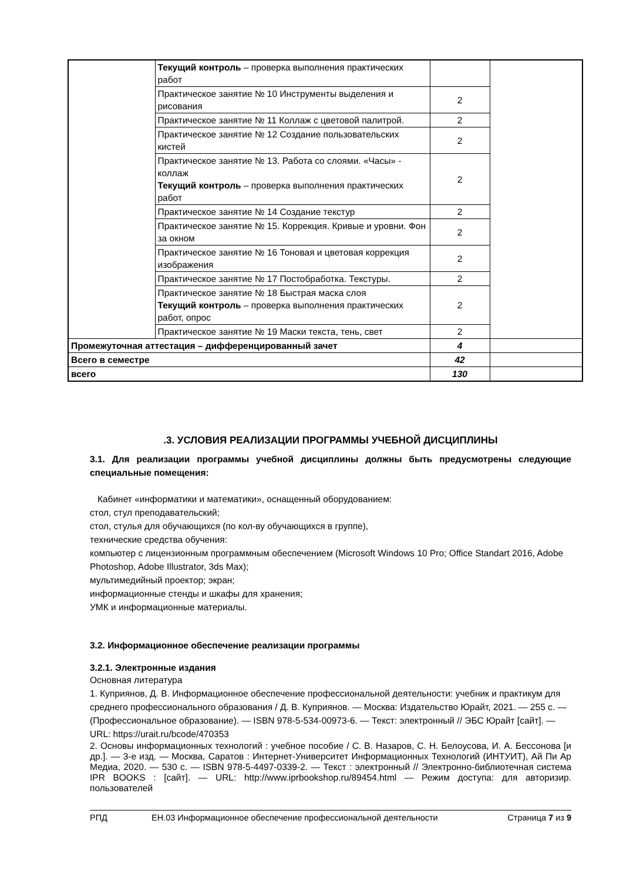| | Текущий контроль – проверка выполнения практических работ | | |
| | Практическое занятие № 10 Инструменты выделения и рисования | 2 | |
| | Практическое занятие № 11 Коллаж с цветовой палитрой. | 2 | |
| | Практическое занятие № 12 Создание пользовательских кистей | 2 | |
| | Практическое занятие № 13. Работа со слоями. «Часы» - коллаж Текущий контроль – проверка выполнения практических работ | 2 | |
| | Практическое занятие № 14 Создание текстур | 2 | |
| | Практическое занятие № 15. Коррекция. Кривые и уровни. Фон за окном | 2 | |
| | Практическое занятие № 16 Тоновая и цветовая коррекция изображения | 2 | |
| | Практическое занятие № 17 Постобработка. Текстуры. | 2 | |
| | Практическое занятие № 18 Быстрая маска слоя Текущий контроль – проверка выполнения практических работ, опрос | 2 | |
| | Практическое занятие № 19 Маски текста, тень, свет | 2 | |
| Промежуточная аттестация – дифференцированный зачет | | 4 | |
| Всего в семестре | | 42 | |
| всего | | 130 | |
.3. УСЛОВИЯ РЕАЛИЗАЦИИ ПРОГРАММЫ УЧЕБНОЙ ДИСЦИПЛИНЫ
3.1. Для реализации программы учебной дисциплины должны быть предусмотрены следующие специальные помещения:
Кабинет «информатики и математики», оснащенный оборудованием:
стол, стул преподавательский;
стол, стулья для обучающихся (по кол-ву обучающихся в группе),
технические средства обучения:
компьютер с лицензионным программным обеспечением (Microsoft Windows 10 Pro; Office Standart 2016, Adobe Photoshop, Adobe Illustrator, 3ds Max);
мультимедийный проектор; экран;
информационные стенды и шкафы для хранения;
УМК и информационные материалы.
3.2. Информационное обеспечение реализации программы
3.2.1. Электронные издания
Основная литература
1. Куприянов, Д. В. Информационное обеспечение профессиональной деятельности: учебник и практикум для среднего профессионального образования / Д. В. Куприянов. — Москва: Издательство Юрайт, 2021. — 255 с. — (Профессиональное образование). — ISBN 978-5-534-00973-6. — Текст: электронный // ЭБС Юрайт [сайт]. — URL: https://urait.ru/bcode/470353
2. Основы информационных технологий : учебное пособие / С. В. Назаров, С. Н. Белоусова, И. А. Бессонова [и др.]. — 3-е изд. — Москва, Саратов : Интернет-Университет Информационных Технологий (ИНТУИТ), Ай Пи Ар Медиа, 2020. — 530 с. — ISBN 978-5-4497-0339-2. — Текст : электронный // Электронно-библиотечная система IPR BOOKS : [сайт]. — URL: http://www.iprbookshop.ru/89454.html — Режим доступа: для авторизир. пользователей
РПД ЕН.03 Информационное обеспечение профессиональной деятельности Страница 7 из 9